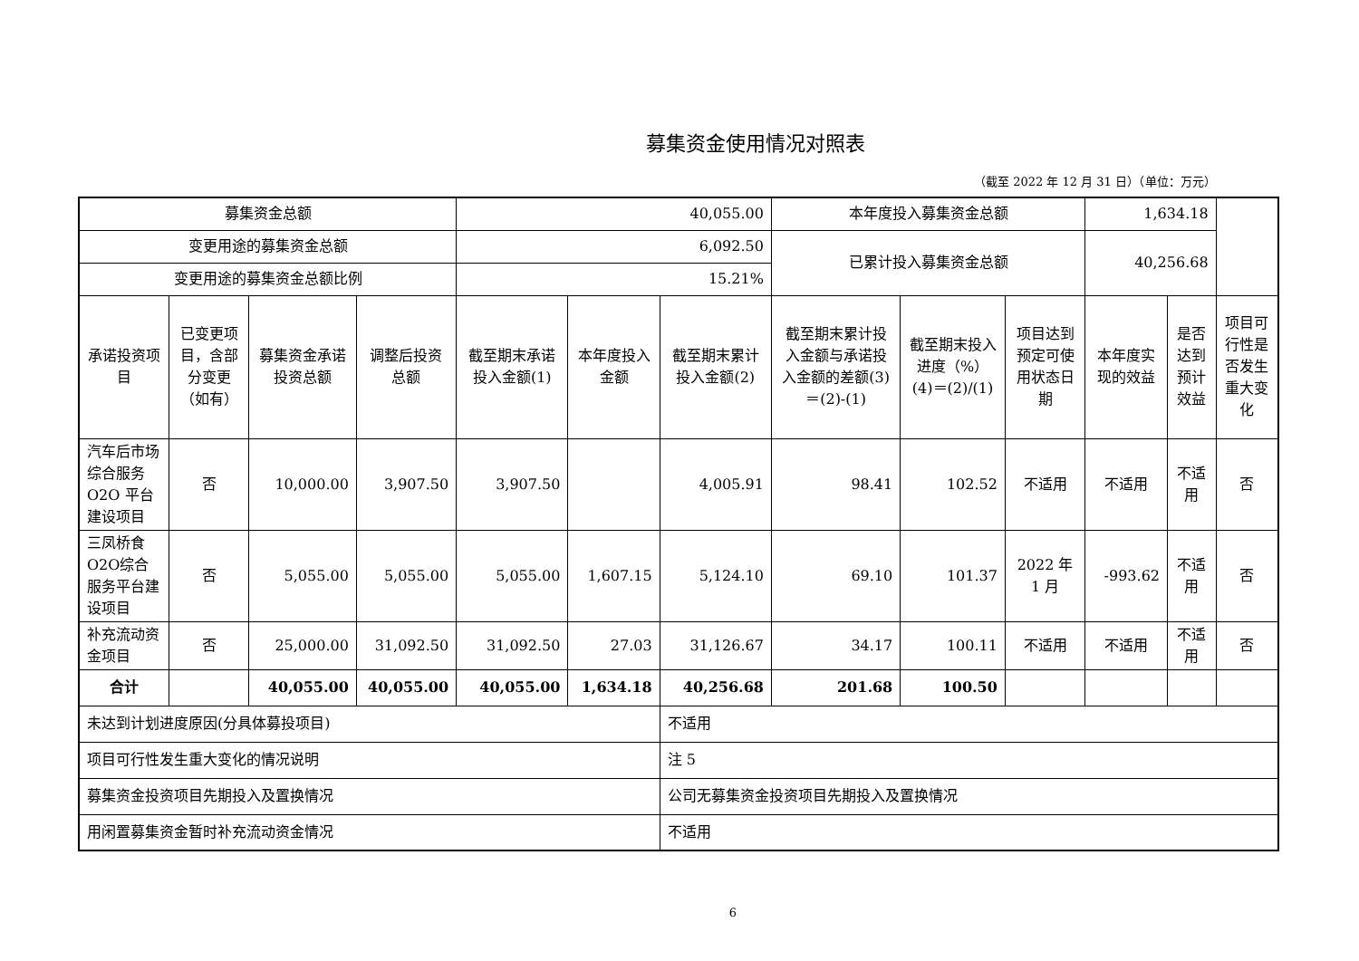募集资金使用情况对照表
（截至 2022 年 12 月 31 日）（单位：万元）
| 募集资金总额 | | | | 40,055.00 | | | 本年度投入募集资金总额 | | | 1,634.18 | | |
| 变更用途的募集资金总额 | | | | 6,092.50 | | | 已累计投入募集资金总额 | | | 40,256.68 | | |
| 变更用途的募集资金总额比例 | | | | 15.21% | | | | | | | | |
| 承诺投资项目 | 已变更项目，含部分变更（如有） | 募集资金承诺投资总额 | 调整后投资总额 | 截至期末承诺投入金额(1) | 本年度投入金额 | 截至期末累计投入金额(2) | 截至期末累计投入金额与承诺投入金额的差额(3)＝(2)-(1) | 截至期末投入进度（%）(4)＝(2)/(1) | 项目达到预定可使用状态日期 | 本年度实现的效益 | 是否达到预计效益 | 项目可行性是否发生重大变化 |
| 汽车后市场综合服务 O2O 平台建设项目 | 否 | 10,000.00 | 3,907.50 | 3,907.50 | | 4,005.91 | 98.41 | 102.52 | 不适用 | 不适用 | 不适用 | 否 |
| 三凤桥食O2O综合服务平台建设项目 | 否 | 5,055.00 | 5,055.00 | 5,055.00 | 1,607.15 | 5,124.10 | 69.10 | 101.37 | 2022 年 1 月 | -993.62 | 不适用 | 否 |
| 补充流动资金项目 | 否 | 25,000.00 | 31,092.50 | 31,092.50 | 27.03 | 31,126.67 | 34.17 | 100.11 | 不适用 | 不适用 | 不适用 | 否 |
| 合计 | | 40,055.00 | 40,055.00 | 40,055.00 | 1,634.18 | 40,256.68 | 201.68 | 100.50 | | | | |
| 未达到计划进度原因(分具体募投项目) | | | | | | 不适用 | | | | | | |
| 项目可行性发生重大变化的情况说明 | | | | | | 注 5 | | | | | | |
| 募集资金投资项目先期投入及置换情况 | | | | | | 公司无募集资金投资项目先期投入及置换情况 | | | | | | |
| 用闲置募集资金暂时补充流动资金情况 | | | | | | 不适用 | | | | | | |
6